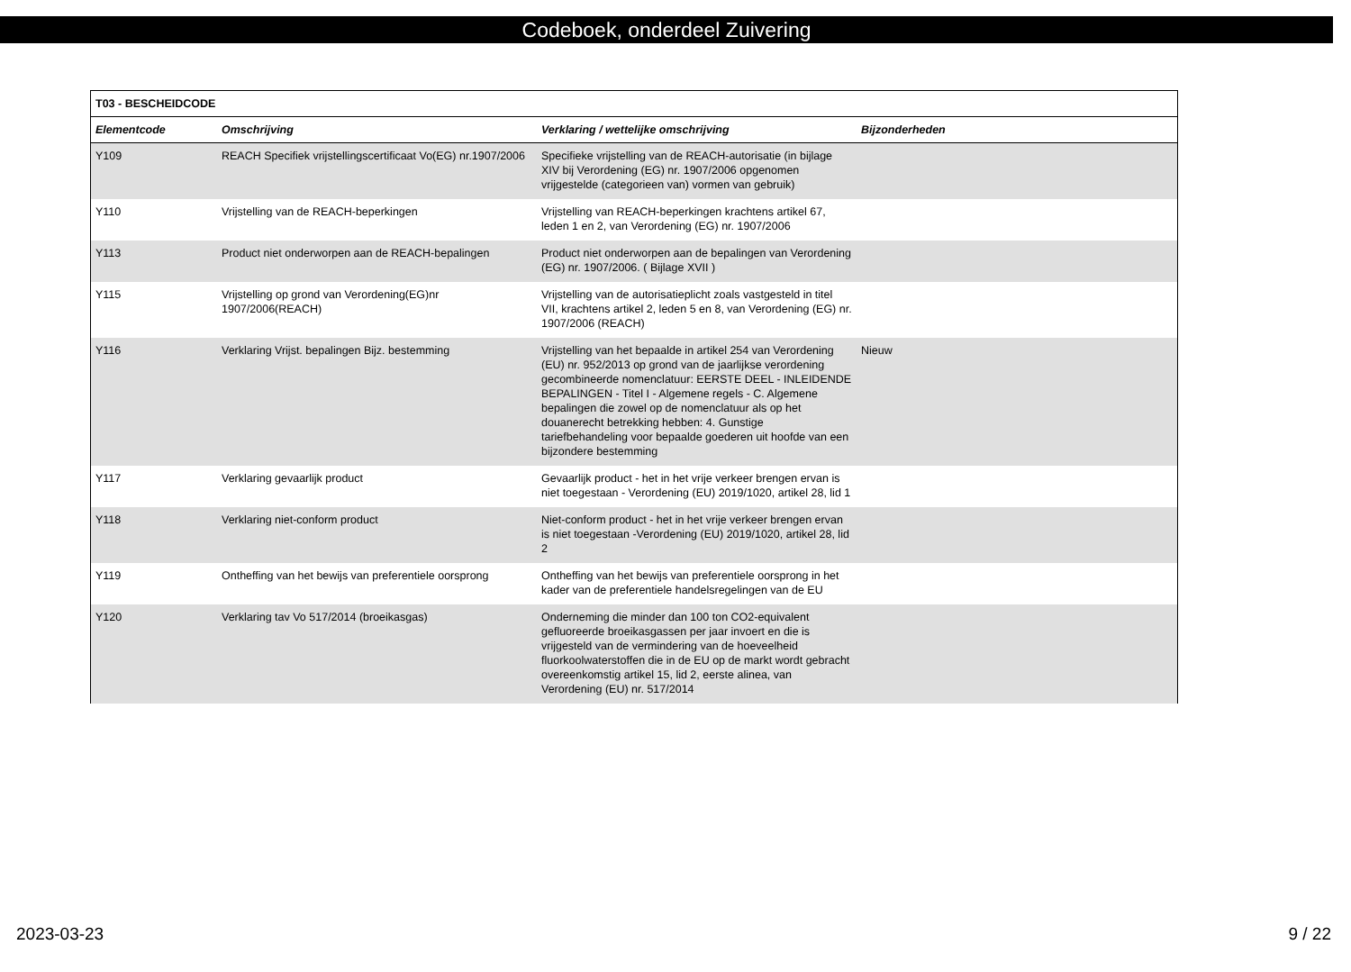Codeboek, onderdeel Zuivering
| T03 - BESCHEIDCODE | | | |
| Elementcode | Omschrijving | Verklaring / wettelijke omschrijving | Bijzonderheden |
| Y109 | REACH Specifiek vrijstellingscertificaat Vo(EG) nr.1907/2006 | Specifieke vrijstelling van de REACH-autorisatie (in bijlage XIV bij Verordening (EG) nr. 1907/2006 opgenomen vrijgestelde (categorieen van) vormen van gebruik) | |
| Y110 | Vrijstelling van de REACH-beperkingen | Vrijstelling van REACH-beperkingen krachtens artikel 67, leden 1 en 2, van Verordening (EG) nr. 1907/2006 | |
| Y113 | Product niet onderworpen aan de REACH-bepalingen | Product niet onderworpen aan de bepalingen van Verordening (EG) nr. 1907/2006. ( Bijlage XVII ) | |
| Y115 | Vrijstelling op grond van Verordening(EG)nr 1907/2006(REACH) | Vrijstelling van de autorisatieplicht zoals vastgesteld in titel VII, krachtens artikel 2, leden 5 en 8, van Verordening (EG) nr. 1907/2006 (REACH) | |
| Y116 | Verklaring Vrijst. bepalingen Bijz. bestemming | Vrijstelling van het bepaalde in artikel 254 van Verordening (EU) nr. 952/2013 op grond van de jaarlijkse verordening gecombineerde nomenclatuur: EERSTE DEEL - INLEIDENDE BEPALINGEN - Titel I - Algemene regels - C. Algemene bepalingen die zowel op de nomenclatuur als op het douanerecht betrekking hebben: 4. Gunstige tariefbehandeling voor bepaalde goederen uit hoofde van een bijzondere bestemming | Nieuw |
| Y117 | Verklaring gevaarlijk product | Gevaarlijk product - het in het vrije verkeer brengen ervan is niet toegestaan - Verordening (EU) 2019/1020, artikel 28, lid 1 | |
| Y118 | Verklaring niet-conform product | Niet-conform product - het in het vrije verkeer brengen ervan is niet toegestaan -Verordening (EU) 2019/1020, artikel 28, lid 2 | |
| Y119 | Ontheffing van het bewijs van preferentiele oorsprong | Ontheffing van het bewijs van preferentiele oorsprong in het kader van de preferentiele handelsregelingen van de EU | |
| Y120 | Verklaring tav Vo 517/2014 (broeikasgas) | Onderneming die minder dan 100 ton CO2-equivalent gefluoreerde broeikasgassen per jaar invoert en die is vrijgesteld van de vermindering van de hoeveelheid fluorkoolwaterstoffen die in de EU op de markt wordt gebracht overeenkomstig artikel 15, lid 2, eerste alinea, van Verordening (EU) nr. 517/2014 | |
2023-03-23 9 / 22